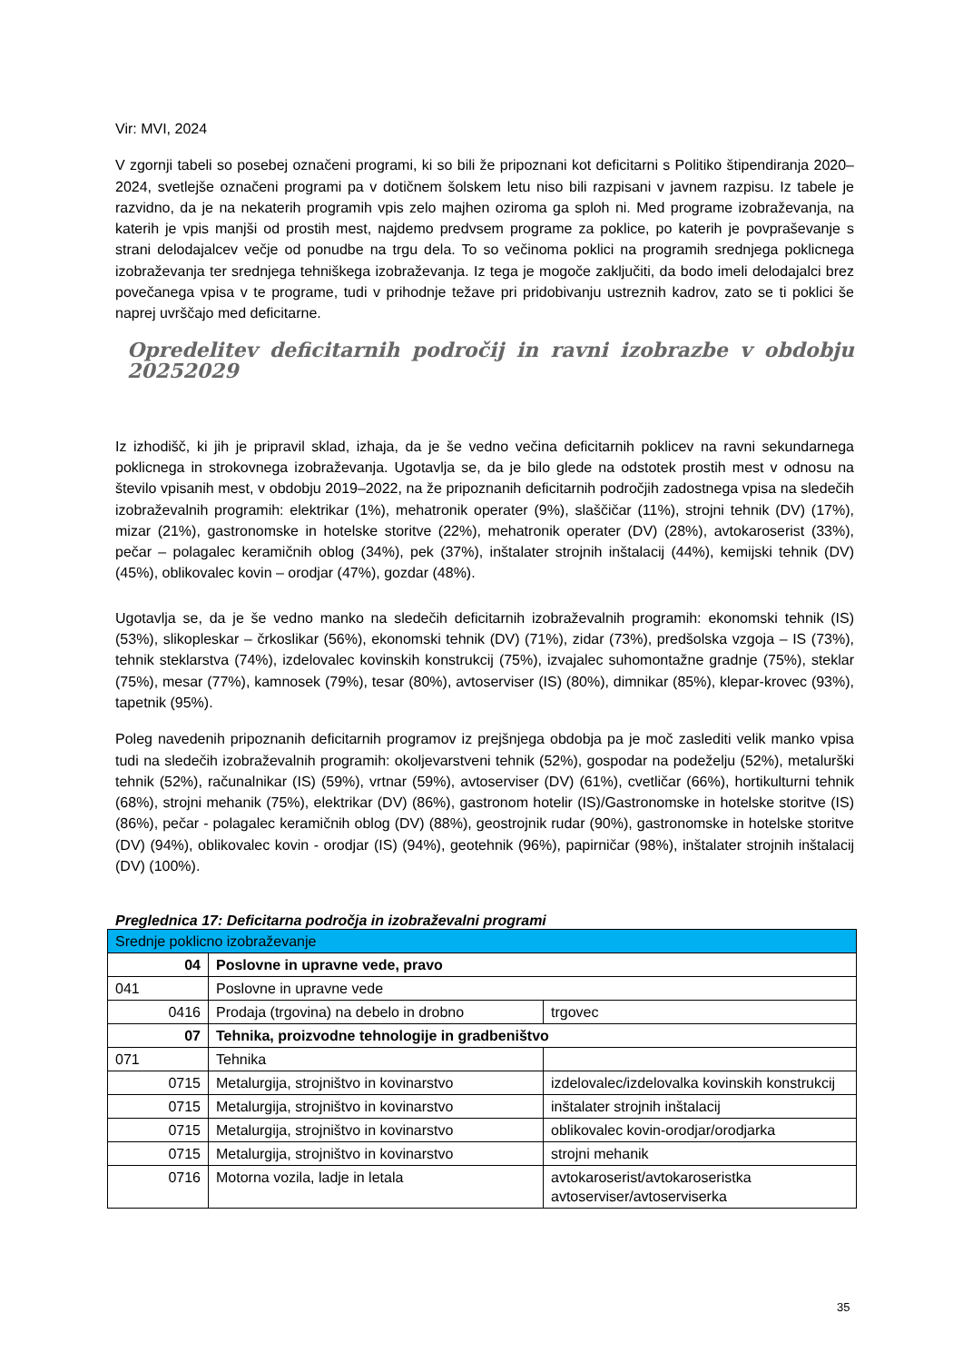Vir: MVI, 2024
V zgornji tabeli so posebej označeni programi, ki so bili že pripoznani kot deficitarni s Politiko štipendiranja 2020–2024, svetlejše označeni programi pa v dotičnem šolskem letu niso bili razpisani v javnem razpisu. Iz tabele je razvidno, da je na nekaterih programih vpis zelo majhen oziroma ga sploh ni. Med programe izobraževanja, na katerih je vpis manjši od prostih mest, najdemo predvsem programe za poklice, po katerih je povpraševanje s strani delodajalcev večje od ponudbe na trgu dela. To so večinoma poklici na programih srednjega poklicnega izobraževanja ter srednjega tehniškega izobraževanja. Iz tega je mogoče zaključiti, da bodo imeli delodajalci brez povečanega vpisa v te programe, tudi v prihodnje težave pri pridobivanju ustreznih kadrov, zato se ti poklici še naprej uvrščajo med deficitarne.
Opredelitev deficitarnih področij in ravni izobrazbe v obdobju 20252029
Iz izhodišč, ki jih je pripravil sklad, izhaja, da je še vedno večina deficitarnih poklicev na ravni sekundarnega poklicnega in strokovnega izobraževanja. Ugotavlja se, da je bilo glede na odstotek prostih mest v odnosu na število vpisanih mest, v obdobju 2019–2022, na že pripoznanih deficitarnih področjih zadostnega vpisa na sledečih izobraževalnih programih: elektrikar (1%), mehatronik operater (9%), slaščičar (11%), strojni tehnik (DV) (17%), mizar (21%), gastronomske in hotelske storitve (22%), mehatronik operater (DV) (28%), avtokaroserist (33%), pečar – polagalec keramičnih oblog (34%), pek (37%), inštalater strojnih inštalacij (44%), kemijski tehnik (DV) (45%), oblikovalec kovin – orodjar (47%), gozdar (48%).
Ugotavlja se, da je še vedno manko na sledečih deficitarnih izobraževalnih programih: ekonomski tehnik (IS) (53%), slikopleskar – črkoslikar (56%), ekonomski tehnik (DV) (71%), zidar (73%), predšolska vzgoja – IS (73%), tehnik steklarstva (74%), izdelovalec kovinskih konstrukcij (75%), izvajalec suhomontažne gradnje (75%), steklar (75%), mesar (77%), kamnosek (79%), tesar (80%), avtoserviser (IS) (80%), dimnikar (85%), klepar-krovec (93%), tapetnik (95%).
Poleg navedenih pripoznanih deficitarnih programov iz prejšnjega obdobja pa je moč zaslediti velik manko vpisa tudi na sledečih izobraževalnih programih: okoljevarstveni tehnik (52%), gospodar na podeželju (52%), metalurški tehnik (52%), računalnikar (IS) (59%), vrtnar (59%), avtoserviser (DV) (61%), cvetličar (66%), hortikulturni tehnik (68%), strojni mehanik (75%), elektrikar (DV) (86%), gastronom hotelir (IS)/Gastronomske in hotelske storitve (IS) (86%), pečar - polagalec keramičnih oblog (DV) (88%), geostrojnik rudar (90%), gastronomske in hotelske storitve (DV) (94%), oblikovalec kovin - orodjar (IS) (94%), geotehnik (96%), papirničar (98%), inštalater strojnih inštalacij (DV) (100%).
Preglednica 17: Deficitarna področja in izobraževalni programi
| Srednje poklicno izobraževanje | | |
| 04 | Poslovne in upravne vede, pravo | |
| 041 | Poslovne in upravne vede | |
| 0416 | Prodaja (trgovina) na debelo in drobno | trgovec |
| 07 | Tehnika, proizvodne tehnologije in gradbeništvo | |
| 071 | Tehnika | |
| 0715 | Metalurgija, strojništvo in kovinarstvo | izdelovalec/izdelovalka kovinskih konstrukcij |
| 0715 | Metalurgija, strojništvo in kovinarstvo | inštalater strojnih inštalacij |
| 0715 | Metalurgija, strojništvo in kovinarstvo | oblikovalec kovin-orodjar/orodjarka |
| 0715 | Metalurgija, strojništvo in kovinarstvo | strojni mehanik |
| 0716 | Motorna vozila, ladje in letala | avtokaroserist/avtokaroseristka avtoserviser/avtoserviserka |
35